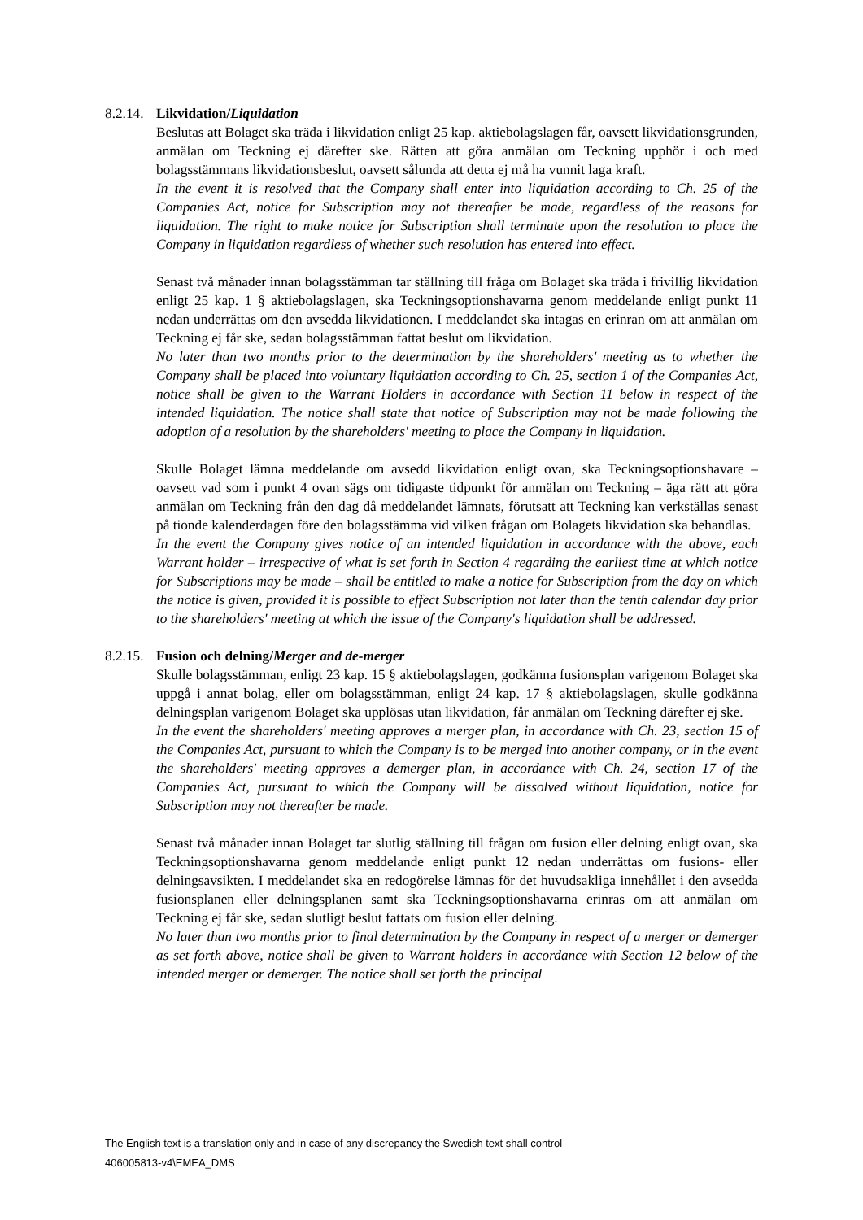8.2.14. Likvidation/Liquidation
Beslutas att Bolaget ska träda i likvidation enligt 25 kap. aktiebolagslagen får, oavsett likvidationsgrunden, anmälan om Teckning ej därefter ske. Rätten att göra anmälan om Teckning upphör i och med bolagsstämmans likvidationsbeslut, oavsett sålunda att detta ej må ha vunnit laga kraft.
In the event it is resolved that the Company shall enter into liquidation according to Ch. 25 of the Companies Act, notice for Subscription may not thereafter be made, regardless of the reasons for liquidation. The right to make notice for Subscription shall terminate upon the resolution to place the Company in liquidation regardless of whether such resolution has entered into effect.
Senast två månader innan bolagsstämman tar ställning till fråga om Bolaget ska träda i frivillig likvidation enligt 25 kap. 1 § aktiebolagslagen, ska Teckningsoptionshavarna genom meddelande enligt punkt 11 nedan underrättas om den avsedda likvidationen. I meddelandet ska intagas en erinran om att anmälan om Teckning ej får ske, sedan bolagsstämman fattat beslut om likvidation.
No later than two months prior to the determination by the shareholders' meeting as to whether the Company shall be placed into voluntary liquidation according to Ch. 25, section 1 of the Companies Act, notice shall be given to the Warrant Holders in accordance with Section 11 below in respect of the intended liquidation. The notice shall state that notice of Subscription may not be made following the adoption of a resolution by the shareholders' meeting to place the Company in liquidation.
Skulle Bolaget lämna meddelande om avsedd likvidation enligt ovan, ska Teckningsoptionshavare – oavsett vad som i punkt 4 ovan sägs om tidigaste tidpunkt för anmälan om Teckning – äga rätt att göra anmälan om Teckning från den dag då meddelandet lämnats, förutsatt att Teckning kan verkställas senast på tionde kalenderdagen före den bolagsstämma vid vilken frågan om Bolagets likvidation ska behandlas.
In the event the Company gives notice of an intended liquidation in accordance with the above, each Warrant holder – irrespective of what is set forth in Section 4 regarding the earliest time at which notice for Subscriptions may be made – shall be entitled to make a notice for Subscription from the day on which the notice is given, provided it is possible to effect Subscription not later than the tenth calendar day prior to the shareholders' meeting at which the issue of the Company's liquidation shall be addressed.
8.2.15. Fusion och delning/Merger and de-merger
Skulle bolagsstämman, enligt 23 kap. 15 § aktiebolagslagen, godkänna fusionsplan varigenom Bolaget ska uppgå i annat bolag, eller om bolagsstämman, enligt 24 kap. 17 § aktiebolagslagen, skulle godkänna delningsplan varigenom Bolaget ska upplösas utan likvidation, får anmälan om Teckning därefter ej ske.
In the event the shareholders' meeting approves a merger plan, in accordance with Ch. 23, section 15 of the Companies Act, pursuant to which the Company is to be merged into another company, or in the event the shareholders' meeting approves a demerger plan, in accordance with Ch. 24, section 17 of the Companies Act, pursuant to which the Company will be dissolved without liquidation, notice for Subscription may not thereafter be made.
Senast två månader innan Bolaget tar slutlig ställning till frågan om fusion eller delning enligt ovan, ska Teckningsoptionshavarna genom meddelande enligt punkt 12 nedan underrättas om fusions- eller delningsavsikten. I meddelandet ska en redogörelse lämnas för det huvudsakliga innehållet i den avsedda fusionsplanen eller delningsplanen samt ska Teckningsoptionshavarna erinras om att anmälan om Teckning ej får ske, sedan slutligt beslut fattats om fusion eller delning.
No later than two months prior to final determination by the Company in respect of a merger or demerger as set forth above, notice shall be given to Warrant holders in accordance with Section 12 below of the intended merger or demerger. The notice shall set forth the principal
The English text is a translation only and in case of any discrepancy the Swedish text shall control
406005813-v4\EMEA_DMS